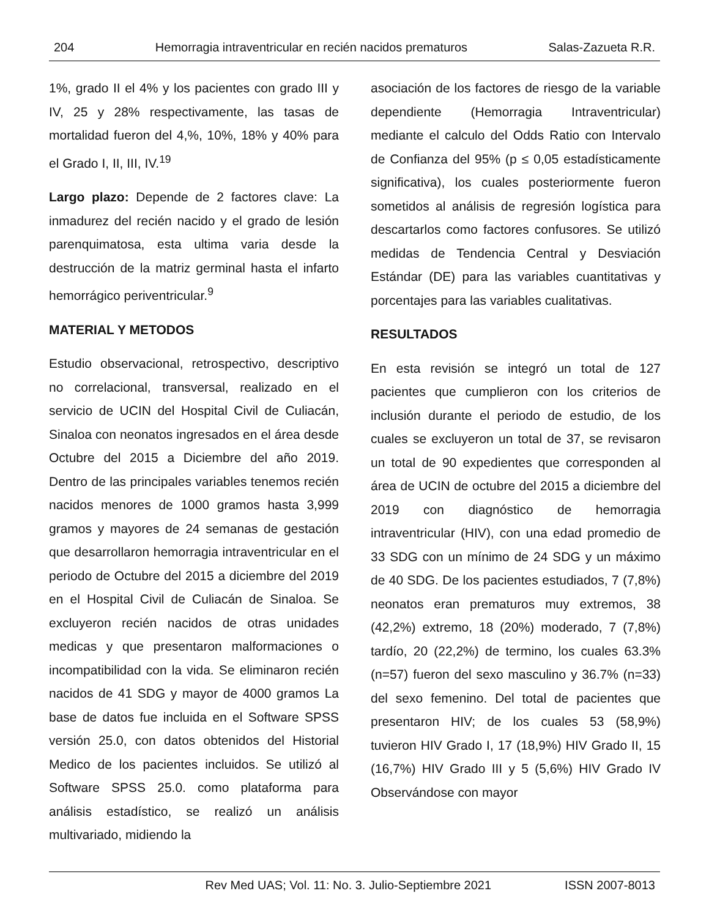204 Hemorragia intraventricular en recién nacidos prematuros Salas-Zazueta R.R.
1%, grado II el 4% y los pacientes con grado III y IV, 25 y 28% respectivamente, las tasas de mortalidad fueron del 4,%, 10%, 18% y 40% para el Grado I, II, III, IV.<sup>19</sup>
Largo plazo: Depende de 2 factores clave: La inmadurez del recién nacido y el grado de lesión parenquimatosa, esta ultima varia desde la destrucción de la matriz germinal hasta el infarto hemorrágico periventricular.<sup>9</sup>
MATERIAL Y METODOS
Estudio observacional, retrospectivo, descriptivo no correlacional, transversal, realizado en el servicio de UCIN del Hospital Civil de Culiacán, Sinaloa con neonatos ingresados en el área desde Octubre del 2015 a Diciembre del año 2019. Dentro de las principales variables tenemos recién nacidos menores de 1000 gramos hasta 3,999 gramos y mayores de 24 semanas de gestación que desarrollaron hemorragia intraventricular en el periodo de Octubre del 2015 a diciembre del 2019 en el Hospital Civil de Culiacán de Sinaloa. Se excluyeron recién nacidos de otras unidades medicas y que presentaron malformaciones o incompatibilidad con la vida. Se eliminaron recién nacidos de 41 SDG y mayor de 4000 gramos La base de datos fue incluida en el Software SPSS versión 25.0, con datos obtenidos del Historial Medico de los pacientes incluidos. Se utilizó al Software SPSS 25.0. como plataforma para análisis estadístico, se realizó un análisis multivariado, midiendo la
asociación de los factores de riesgo de la variable dependiente (Hemorragia Intraventricular) mediante el calculo del Odds Ratio con Intervalo de Confianza del 95% (p ≤ 0,05 estadísticamente significativa), los cuales posteriormente fueron sometidos al análisis de regresión logística para descartarlos como factores confusores. Se utilizó medidas de Tendencia Central y Desviación Estándar (DE) para las variables cuantitativas y porcentajes para las variables cualitativas.
RESULTADOS
En esta revisión se integró un total de 127 pacientes que cumplieron con los criterios de inclusión durante el periodo de estudio, de los cuales se excluyeron un total de 37, se revisaron un total de 90 expedientes que corresponden al área de UCIN de octubre del 2015 a diciembre del 2019 con diagnóstico de hemorragia intraventricular (HIV), con una edad promedio de 33 SDG con un mínimo de 24 SDG y un máximo de 40 SDG. De los pacientes estudiados, 7 (7,8%) neonatos eran prematuros muy extremos, 38 (42,2%) extremo, 18 (20%) moderado, 7 (7,8%) tardío, 20 (22,2%) de termino, los cuales 63.3% (n=57) fueron del sexo masculino y 36.7% (n=33) del sexo femenino. Del total de pacientes que presentaron HIV; de los cuales 53 (58,9%) tuvieron HIV Grado I, 17 (18,9%) HIV Grado II, 15 (16,7%) HIV Grado III y 5 (5,6%) HIV Grado IV Observándose con mayor
Rev Med UAS; Vol. 11: No. 3. Julio-Septiembre 2021 ISSN 2007-8013